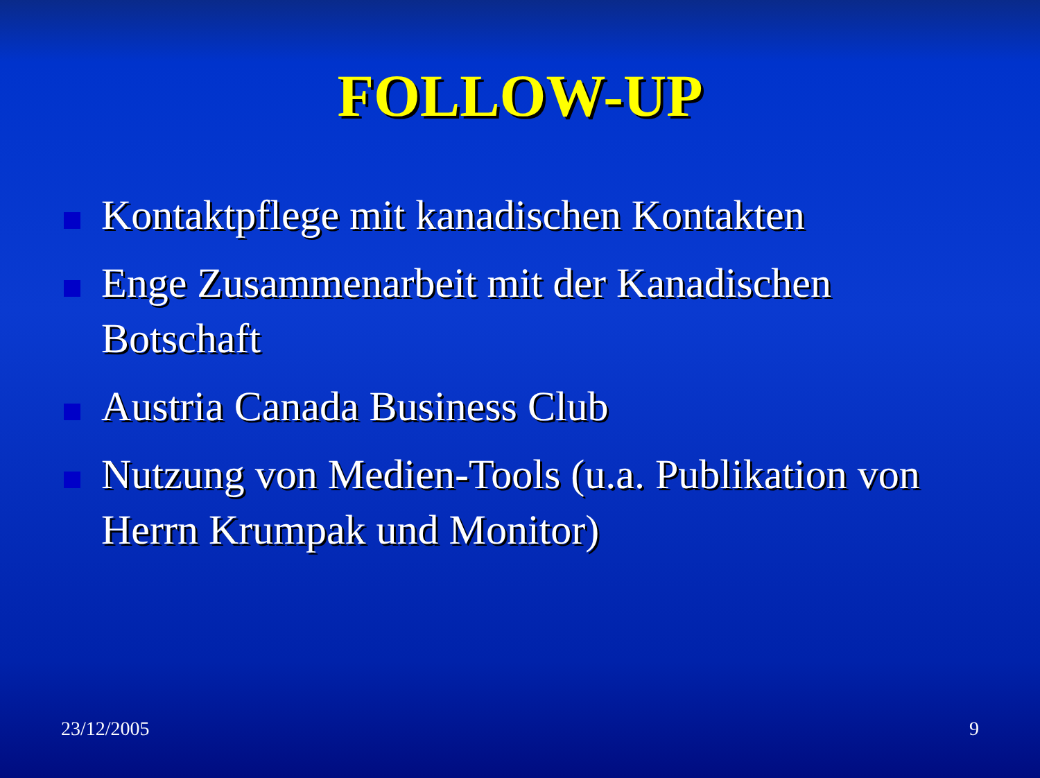FOLLOW-UP
Kontaktpflege mit kanadischen Kontakten
Enge Zusammenarbeit mit der Kanadischen Botschaft
Austria Canada Business Club
Nutzung von Medien-Tools (u.a. Publikation von Herrn Krumpak und Monitor)
23/12/2005 9